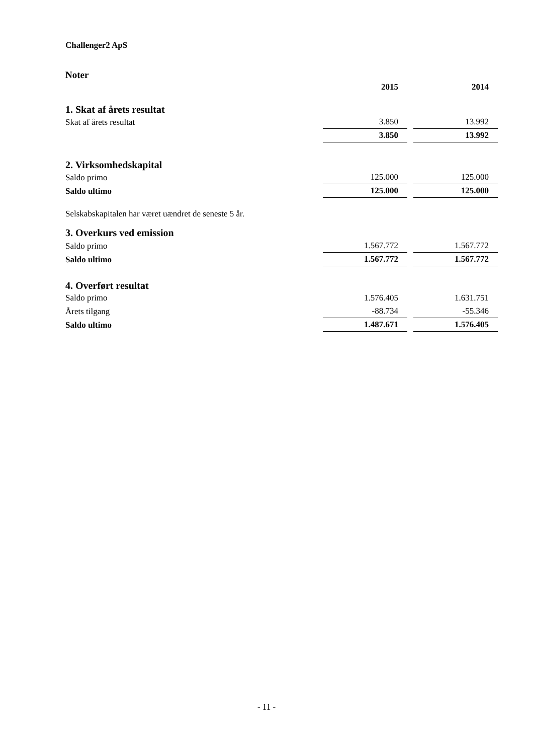Challenger2 ApS
Noter
| | 2015 | | 2014 |
| --- | --- | --- | --- |
| 1. Skat af årets resultat | | | |
| Skat af årets resultat | 3.850 | | 13.992 |
| | 3.850 | | 13.992 |
| 2. Virksomhedskapital | | | |
| Saldo primo | 125.000 | | 125.000 |
| Saldo ultimo | 125.000 | | 125.000 |
Selskabskapitalen har været uændret de seneste 5 år.
| 3. Overkurs ved emission | | | |
| Saldo primo | 1.567.772 | | 1.567.772 |
| Saldo ultimo | 1.567.772 | | 1.567.772 |
| 4. Overført resultat | | | |
| Saldo primo | 1.576.405 | | 1.631.751 |
| Årets tilgang | -88.734 | | -55.346 |
| Saldo ultimo | 1.487.671 | | 1.576.405 |
- 11 -